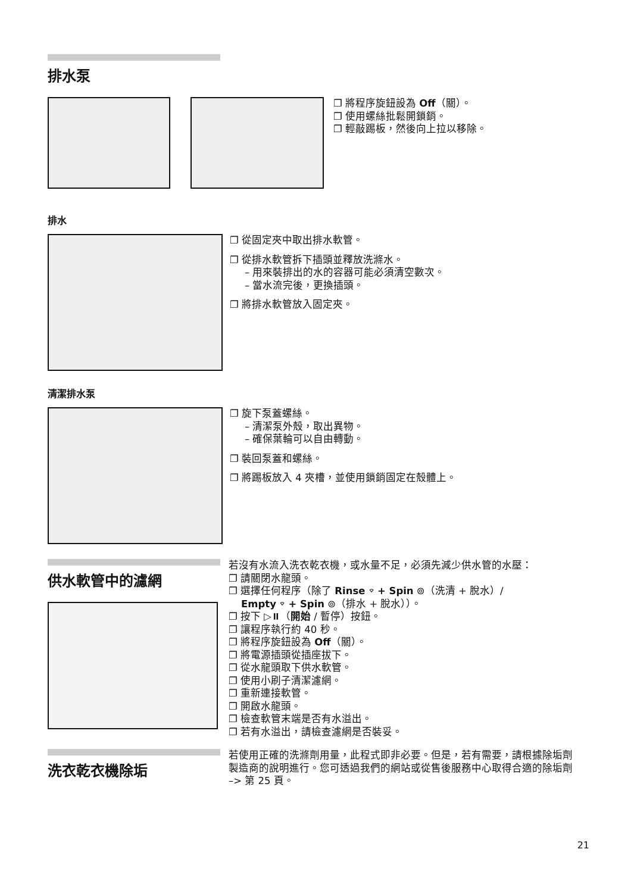排水泵
❐ 將程序旋鈕設為 Off（關）。
❐ 使用螺絲批鬆開鎖銷。
❐ 輕敲踢板，然後向上拉以移除。
排水
❐ 從固定夾中取出排水軟管。
❐ 從排水軟管拆下插頭並釋放洗滌水。
– 用來裝排出的水的容器可能必須清空數次。
– 當水流完後，更換插頭。
❐ 將排水軟管放入固定夾。
清潔排水泵
❐ 旋下泵蓋螺絲。
– 清潔泵外殼，取出異物。
– 確保葉輪可以自由轉動。
❐ 裝回泵蓋和螺絲。
❐ 將踢板放入 4 夾槽，並使用鎖銷固定在殼體上。
供水軟管中的濾網
若沒有水流入洗衣乾衣機，或水量不足，必須先減少供水管的水壓：
❐ 請關閉水龍頭。
❐ 選擇任何程序（除了 Rinse ⌔ + Spin ⊚（洗清 + 脫水）/
Empty ⌔ + Spin ⊚（排水 + 脫水））。
❐ 按下 ▷⏸（開始 / 暫停）按鈕。
❐ 讓程序執行約 40 秒。
❐ 將程序旋鈕設為 Off（關）。
❐ 將電源插頭從插座拔下。
❐ 從水龍頭取下供水軟管。
❐ 使用小刷子清潔濾網。
❐ 重新連接軟管。
❐ 開啟水龍頭。
❐ 檢查軟管末端是否有水溢出。
❐ 若有水溢出，請檢查濾網是否裝妥。
洗衣乾衣機除垢
若使用正確的洗滌劑用量，此程式即非必要。但是，若有需要，請根據除垢劑製造商的說明進行。您可透過我們的網站或從售後服務中心取得合適的除垢劑 –> 第 25 頁。
21